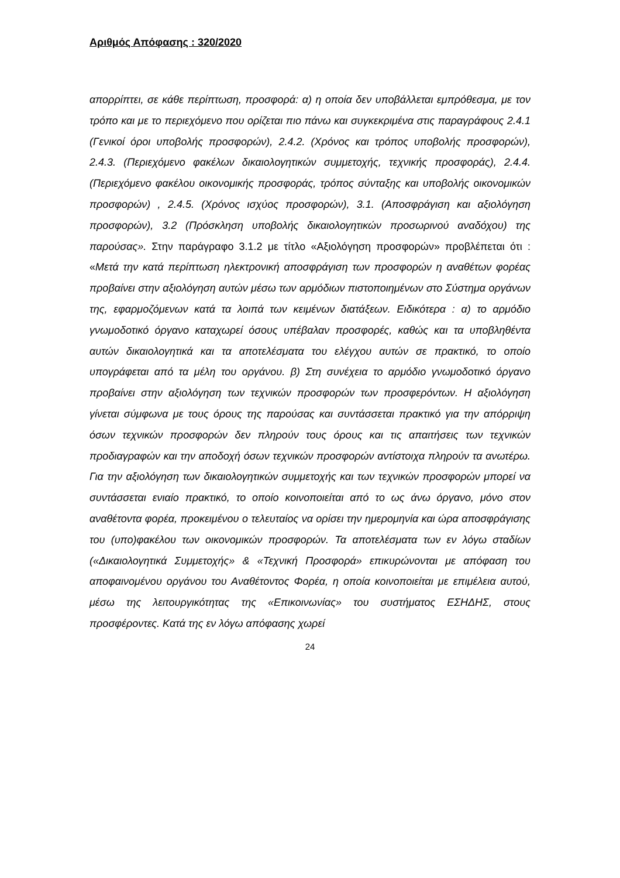Αριθμός Απόφασης : 320/2020
απορρίπτει, σε κάθε περίπτωση, προσφορά: α) η οποία δεν υποβάλλεται εμπρόθεσμα, με τον τρόπο και με το περιεχόμενο που ορίζεται πιο πάνω και συγκεκριμένα στις παραγράφους 2.4.1 (Γενικοί όροι υποβολής προσφορών), 2.4.2. (Χρόνος και τρόπος υποβολής προσφορών), 2.4.3. (Περιεχόμενο φακέλων δικαιολογητικών συμμετοχής, τεχνικής προσφοράς), 2.4.4. (Περιεχόμενο φακέλου οικονομικής προσφοράς, τρόπος σύνταξης και υποβολής οικονομικών προσφορών) , 2.4.5. (Χρόνος ισχύος προσφορών), 3.1. (Αποσφράγιση και αξιολόγηση προσφορών), 3.2 (Πρόσκληση υποβολής δικαιολογητικών προσωρινού αναδόχου) της παρούσας». Στην παράγραφο 3.1.2 με τίτλο «Αξιολόγηση προσφορών» προβλέπεται ότι : «Μετά την κατά περίπτωση ηλεκτρονική αποσφράγιση των προσφορών η αναθέτων φορέας προβαίνει στην αξιολόγηση αυτών μέσω των αρμόδιων πιστοποιημένων στο Σύστημα οργάνων της, εφαρμοζόμενων κατά τα λοιπά των κειμένων διατάξεων. Ειδικότερα : α) το αρμόδιο γνωμοδοτικό όργανο καταχωρεί όσους υπέβαλαν προσφορές, καθώς και τα υποβληθέντα αυτών δικαιολογητικά και τα αποτελέσματα του ελέγχου αυτών σε πρακτικό, το οποίο υπογράφεται από τα μέλη του οργάνου. β) Στη συνέχεια το αρμόδιο γνωμοδοτικό όργανο προβαίνει στην αξιολόγηση των τεχνικών προσφορών των προσφερόντων. Η αξιολόγηση γίνεται σύμφωνα με τους όρους της παρούσας και συντάσσεται πρακτικό για την απόρριψη όσων τεχνικών προσφορών δεν πληρούν τους όρους και τις απαιτήσεις των τεχνικών προδιαγραφών και την αποδοχή όσων τεχνικών προσφορών αντίστοιχα πληρούν τα ανωτέρω. Για την αξιολόγηση των δικαιολογητικών συμμετοχής και των τεχνικών προσφορών μπορεί να συντάσσεται ενιαίο πρακτικό, το οποίο κοινοποιείται από το ως άνω όργανο, μόνο στον αναθέτοντα φορέα, προκειμένου ο τελευταίος να ορίσει την ημερομηνία και ώρα αποσφράγισης του (υπο)φακέλου των οικονομικών προσφορών. Τα αποτελέσματα των εν λόγω σταδίων («Δικαιολογητικά Συμμετοχής» & «Τεχνική Προσφορά» επικυρώνονται με απόφαση του αποφαινομένου οργάνου του Αναθέτοντος Φορέα, η οποία κοινοποιείται με επιμέλεια αυτού, μέσω της λειτουργικότητας της «Επικοινωνίας» του συστήματος ΕΣΗΔΗΣ, στους προσφέροντες. Κατά της εν λόγω απόφασης χωρεί
24